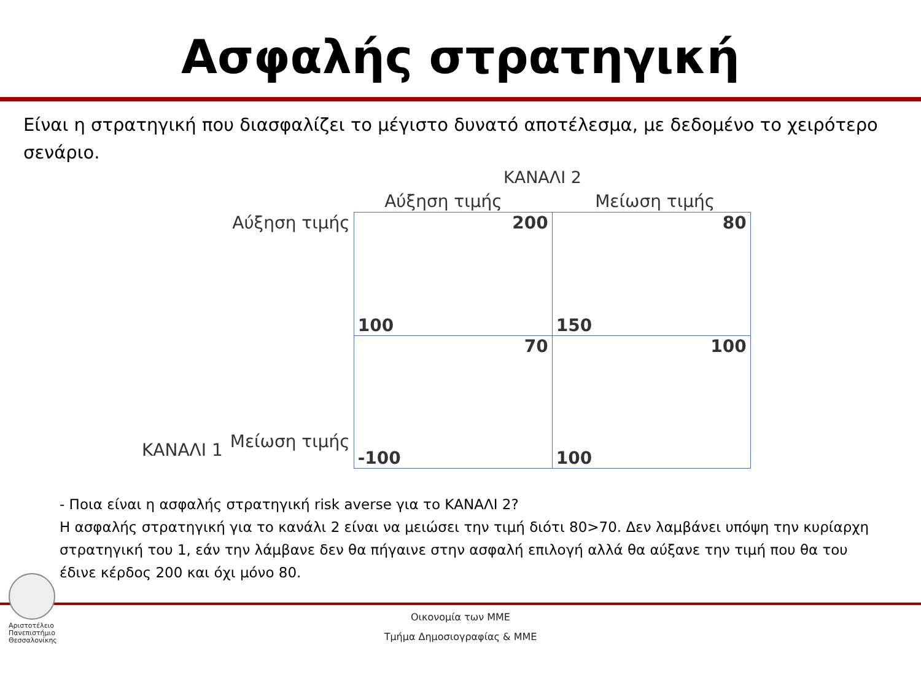Ασφαλής στρατηγική
Είναι η στρατηγική που διασφαλίζει το μέγιστο δυνατό αποτέλεσμα, με δεδομένο το χειρότερο σενάριο.
ΚΑΝΑΛΙ 2
| | | Αύξηση τιμής | Μείωση τιμής |
| ΚΑΝΑΛΙ 1 | Αύξηση τιμής | 200 100 | 80 150 |
| | Μείωση τιμής | 70 -100 | 100 100 |
- Ποια είναι η ασφαλής στρατηγική risk averse για το ΚΑΝΑΛΙ 2?
Η ασφαλής στρατηγική για το κανάλι 2 είναι να μειώσει την τιμή διότι 80>70. Δεν λαμβάνει υπόψη την κυρίαρχη στρατηγική του 1, εάν την λάμβανε δεν θα πήγαινε στην ασφαλή επιλογή αλλά θα αύξανε την τιμή που θα του έδινε κέρδος 200 και όχι μόνο 80.
Αριστοτέλειο
Πανεπιστήμιο
Θεσσαλονίκης
Οικονομία των ΜΜΕ
Τμήμα Δημοσιογραφίας & ΜΜΕ